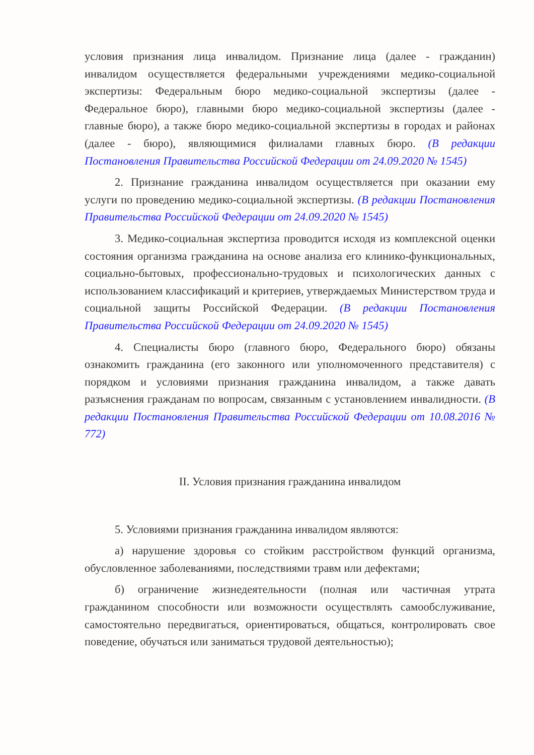условия признания лица инвалидом. Признание лица (далее - гражданин) инвалидом осуществляется федеральными учреждениями медико-социальной экспертизы: Федеральным бюро медико-социальной экспертизы (далее - Федеральное бюро), главными бюро медико-социальной экспертизы (далее - главные бюро), а также бюро медико-социальной экспертизы в городах и районах (далее - бюро), являющимися филиалами главных бюро. (В редакции Постановления Правительства Российской Федерации от 24.09.2020 № 1545)
2. Признание гражданина инвалидом осуществляется при оказании ему услуги по проведению медико-социальной экспертизы. (В редакции Постановления Правительства Российской Федерации от 24.09.2020 № 1545)
3. Медико-социальная экспертиза проводится исходя из комплексной оценки состояния организма гражданина на основе анализа его клинико-функциональных, социально-бытовых, профессионально-трудовых и психологических данных с использованием классификаций и критериев, утверждаемых Министерством труда и социальной защиты Российской Федерации. (В редакции Постановления Правительства Российской Федерации от 24.09.2020 № 1545)
4. Специалисты бюро (главного бюро, Федерального бюро) обязаны ознакомить гражданина (его законного или уполномоченного представителя) с порядком и условиями признания гражданина инвалидом, а также давать разъяснения гражданам по вопросам, связанным с установлением инвалидности. (В редакции Постановления Правительства Российской Федерации от 10.08.2016 № 772)
II. Условия признания гражданина инвалидом
5. Условиями признания гражданина инвалидом являются:
а) нарушение здоровья со стойким расстройством функций организма, обусловленное заболеваниями, последствиями травм или дефектами;
б) ограничение жизнедеятельности (полная или частичная утрата гражданином способности или возможности осуществлять самообслуживание, самостоятельно передвигаться, ориентироваться, общаться, контролировать свое поведение, обучаться или заниматься трудовой деятельностью);